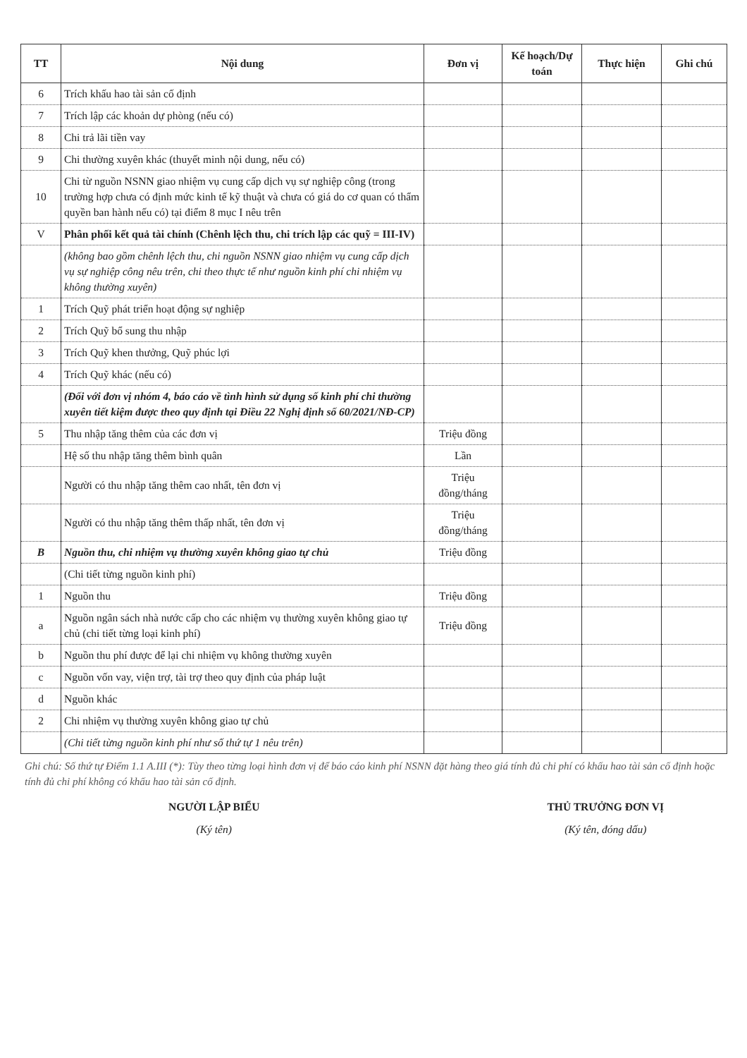| TT | Nội dung | Đơn vị | Kế hoạch/Dự toán | Thực hiện | Ghi chú |
| --- | --- | --- | --- | --- | --- |
| 6 | Trích khấu hao tài sản cố định | | | | |
| 7 | Trích lập các khoản dự phòng (nếu có) | | | | |
| 8 | Chi trả lãi tiền vay | | | | |
| 9 | Chi thường xuyên khác (thuyết minh nội dung, nếu có) | | | | |
| 10 | Chi từ nguồn NSNN giao nhiệm vụ cung cấp dịch vụ sự nghiệp công (trong trường hợp chưa có định mức kinh tế kỹ thuật và chưa có giá do cơ quan có thẩm quyền ban hành nếu có) tại điểm 8 mục I nêu trên | | | | |
| V | Phân phối kết quả tài chính (Chênh lệch thu, chi trích lập các quỹ = III-IV) | | | | |
| | (không bao gồm chênh lệch thu, chi nguồn NSNN giao nhiệm vụ cung cấp dịch vụ sự nghiệp công nêu trên, chi theo thực tế như nguồn kinh phí chi nhiệm vụ không thường xuyên) | | | | |
| 1 | Trích Quỹ phát triển hoạt động sự nghiệp | | | | |
| 2 | Trích Quỹ bổ sung thu nhập | | | | |
| 3 | Trích Quỹ khen thưởng, Quỹ phúc lợi | | | | |
| 4 | Trích Quỹ khác (nếu có) | | | | |
| | (Đối với đơn vị nhóm 4, báo cáo về tình hình sử dụng số kinh phí chi thường xuyên tiết kiệm được theo quy định tại Điều 22 Nghị định số 60/2021/NĐ-CP) | | | | |
| 5 | Thu nhập tăng thêm của các đơn vị | Triệu đồng | | | |
| | Hệ số thu nhập tăng thêm bình quân | Lần | | | |
| | Người có thu nhập tăng thêm cao nhất, tên đơn vị | Triệu đồng/tháng | | | |
| | Người có thu nhập tăng thêm thấp nhất, tên đơn vị | Triệu đồng/tháng | | | |
| B | Nguồn thu, chi nhiệm vụ thường xuyên không giao tự chủ | Triệu đồng | | | |
| | (Chi tiết từng nguồn kinh phí) | | | | |
| 1 | Nguồn thu | Triệu đồng | | | |
| a | Nguồn ngân sách nhà nước cấp cho các nhiệm vụ thường xuyên không giao tự chủ (chi tiết từng loại kinh phí) | Triệu đồng | | | |
| b | Nguồn thu phí được để lại chi nhiệm vụ không thường xuyên | | | | |
| c | Nguồn vốn vay, viện trợ, tài trợ theo quy định của pháp luật | | | | |
| d | Nguồn khác | | | | |
| 2 | Chi nhiệm vụ thường xuyên không giao tự chủ | | | | |
| | (Chi tiết từng nguồn kinh phí như số thứ tự 1 nêu trên) | | | | |
Ghi chú: Số thứ tự Điểm 1.1 A.III (*): Tùy theo từng loại hình đơn vị để báo cáo kinh phí NSNN đặt hàng theo giá tính đủ chi phí có khấu hao tài sản cố định hoặc tính đủ chi phí không có khấu hao tài sản cố định.
NGƯỜI LẬP BIỂU
(Ký tên)
THỦ TRƯỞNG ĐƠN VỊ
(Ký tên, đóng dấu)